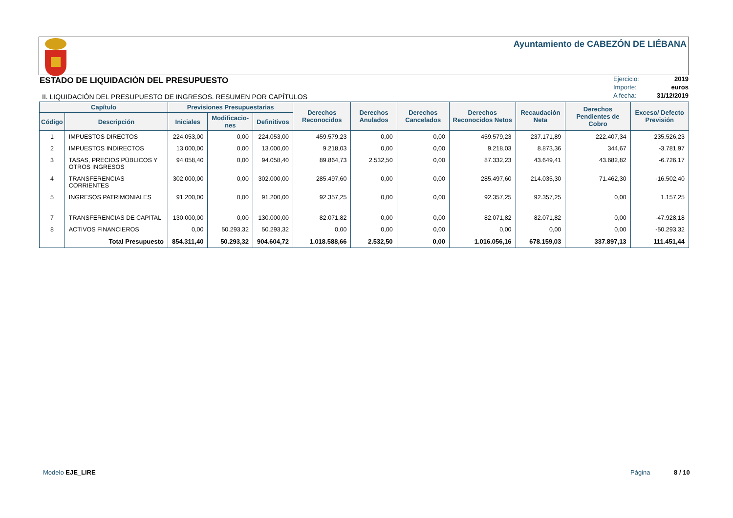Ayuntamiento de CABEZÓN DE LIÉBANA
ESTADO DE LIQUIDACIÓN DEL PRESUPUESTO
Ejercicio: 2019
Importe: euros
A fecha: 31/12/2019
II. LIQUIDACIÓN DEL PRESUPUESTO DE INGRESOS. RESUMEN POR CAPÍTULOS
| Capítulo | | Previsiones Presupuestarias | | | Derechos Reconocidos | Derechos Anulados | Derechos Cancelados | Derechos Reconocidos Netos | Recaudación Neta | Derechos Pendientes de Cobro | Exceso/ Defecto Previsión |
| --- | --- | --- | --- | --- | --- | --- | --- | --- | --- | --- | --- |
| Código | Descripción | Iniciales | Modificacio-nes | Definitivos | | | | | | | |
| 1 | IMPUESTOS DIRECTOS | 224.053,00 | 0,00 | 224.053,00 | 459.579,23 | 0,00 | 0,00 | 459.579,23 | 237.171,89 | 222.407,34 | 235.526,23 |
| 2 | IMPUESTOS INDIRECTOS | 13.000,00 | 0,00 | 13.000,00 | 9.218,03 | 0,00 | 0,00 | 9.218,03 | 8.873,36 | 344,67 | -3.781,97 |
| 3 | TASAS, PRECIOS PÚBLICOS Y OTROS INGRESOS | 94.058,40 | 0,00 | 94.058,40 | 89.864,73 | 2.532,50 | 0,00 | 87.332,23 | 43.649,41 | 43.682,82 | -6.726,17 |
| 4 | TRANSFERENCIAS CORRIENTES | 302.000,00 | 0,00 | 302.000,00 | 285.497,60 | 0,00 | 0,00 | 285.497,60 | 214.035,30 | 71.462,30 | -16.502,40 |
| 5 | INGRESOS PATRIMONIALES | 91.200,00 | 0,00 | 91.200,00 | 92.357,25 | 0,00 | 0,00 | 92.357,25 | 92.357,25 | 0,00 | 1.157,25 |
| 7 | TRANSFERENCIAS DE CAPITAL | 130.000,00 | 0,00 | 130.000,00 | 82.071,82 | 0,00 | 0,00 | 82.071,82 | 82.071,82 | 0,00 | -47.928,18 |
| 8 | ACTIVOS FINANCIEROS | 0,00 | 50.293,32 | 50.293,32 | 0,00 | 0,00 | 0,00 | 0,00 | 0,00 | 0,00 | -50.293,32 |
| | Total Presupuesto | 854.311,40 | 50.293,32 | 904.604,72 | 1.018.588,66 | 2.532,50 | 0,00 | 1.016.056,16 | 678.159,03 | 337.897,13 | 111.451,44 |
Modelo EJE_LIRE Página 8 / 10